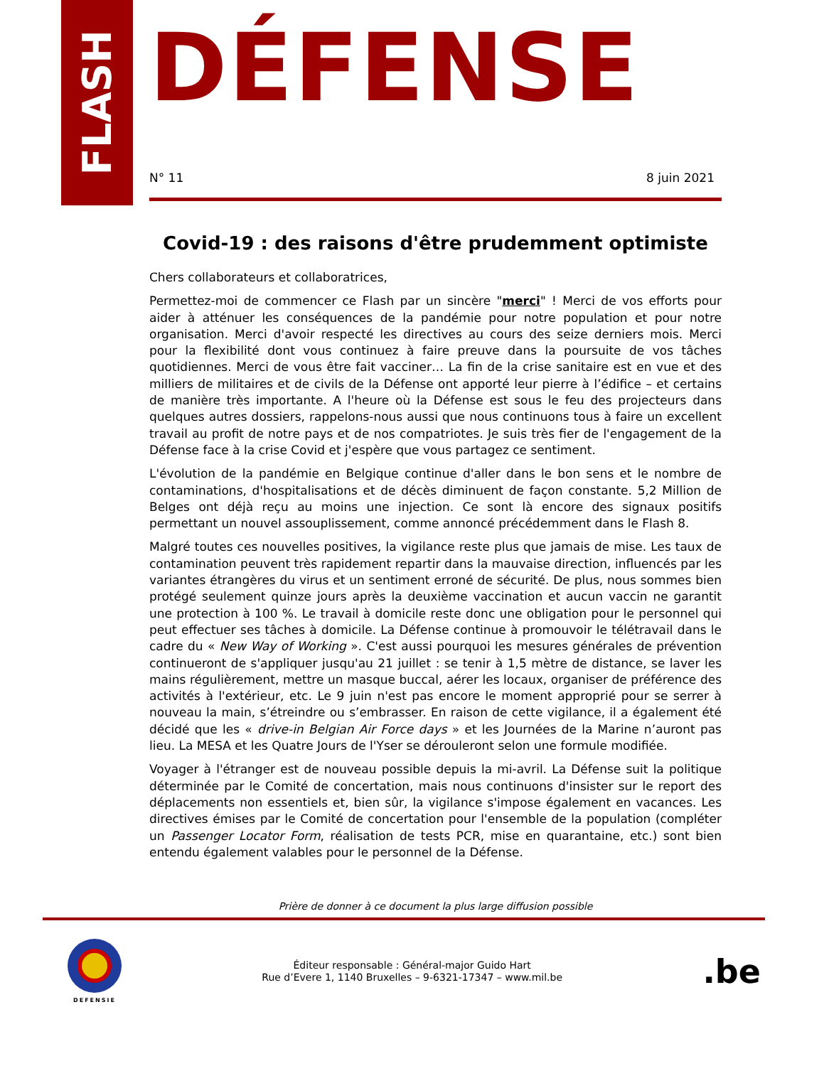FLASH
DÉFENSE
N° 11 8 juin 2021
Covid-19 : des raisons d'être prudemment optimiste
Chers collaborateurs et collaboratrices,
Permettez-moi de commencer ce Flash par un sincère "merci" ! Merci de vos efforts pour aider à atténuer les conséquences de la pandémie pour notre population et pour notre organisation. Merci d'avoir respecté les directives au cours des seize derniers mois. Merci pour la flexibilité dont vous continuez à faire preuve dans la poursuite de vos tâches quotidiennes. Merci de vous être fait vacciner… La fin de la crise sanitaire est en vue et des milliers de militaires et de civils de la Défense ont apporté leur pierre à l’édifice – et certains de manière très importante. A l'heure où la Défense est sous le feu des projecteurs dans quelques autres dossiers, rappelons-nous aussi que nous continuons tous à faire un excellent travail au profit de notre pays et de nos compatriotes. Je suis très fier de l'engagement de la Défense face à la crise Covid et j'espère que vous partagez ce sentiment.
L'évolution de la pandémie en Belgique continue d'aller dans le bon sens et le nombre de contaminations, d'hospitalisations et de décès diminuent de façon constante. 5,2 Million de Belges ont déjà reçu au moins une injection. Ce sont là encore des signaux positifs permettant un nouvel assouplissement, comme annoncé précédemment dans le Flash 8.
Malgré toutes ces nouvelles positives, la vigilance reste plus que jamais de mise. Les taux de contamination peuvent très rapidement repartir dans la mauvaise direction, influencés par les variantes étrangères du virus et un sentiment erroné de sécurité. De plus, nous sommes bien protégé seulement quinze jours après la deuxième vaccination et aucun vaccin ne garantit une protection à 100 %. Le travail à domicile reste donc une obligation pour le personnel qui peut effectuer ses tâches à domicile. La Défense continue à promouvoir le télétravail dans le cadre du « New Way of Working ». C'est aussi pourquoi les mesures générales de prévention continueront de s'appliquer jusqu'au 21 juillet : se tenir à 1,5 mètre de distance, se laver les mains régulièrement, mettre un masque buccal, aérer les locaux, organiser de préférence des activités à l'extérieur, etc. Le 9 juin n'est pas encore le moment approprié pour se serrer à nouveau la main, s’étreindre ou s’embrasser. En raison de cette vigilance, il a également été décidé que les « drive-in Belgian Air Force days » et les Journées de la Marine n’auront pas lieu. La MESA et les Quatre Jours de l'Yser se dérouleront selon une formule modifiée.
Voyager à l'étranger est de nouveau possible depuis la mi-avril. La Défense suit la politique déterminée par le Comité de concertation, mais nous continuons d'insister sur le report des déplacements non essentiels et, bien sûr, la vigilance s'impose également en vacances. Les directives émises par le Comité de concertation pour l'ensemble de la population (compléter un Passenger Locator Form, réalisation de tests PCR, mise en quarantaine, etc.) sont bien entendu également valables pour le personnel de la Défense.
Prière de donner à ce document la plus large diffusion possible
DEFENSIE
Éditeur responsable : Général-major Guido Hart
Rue d’Evere 1, 1140 Bruxelles – 9-6321-17347 – www.mil.be
.be